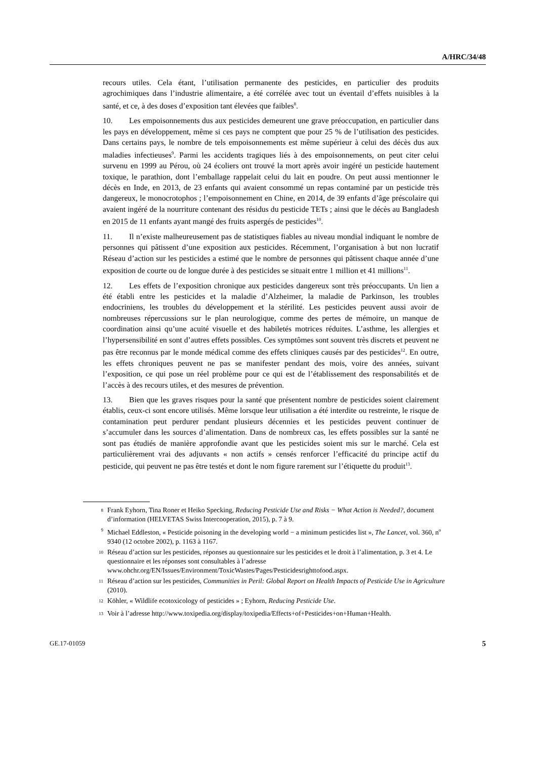A/HRC/34/48
recours utiles. Cela étant, l’utilisation permanente des pesticides, en particulier des produits agrochimiques dans l’industrie alimentaire, a été corrélée avec tout un éventail d’effets nuisibles à la santé, et ce, à des doses d’exposition tant élevées que faibles<sup>8</sup>.
10. Les empoisonnements dus aux pesticides demeurent une grave préoccupation, en particulier dans les pays en développement, même si ces pays ne comptent que pour 25 % de l’utilisation des pesticides. Dans certains pays, le nombre de tels empoisonnements est même supérieur à celui des décès dus aux maladies infectieuses<sup>9</sup>. Parmi les accidents tragiques liés à des empoisonnements, on peut citer celui survenu en 1999 au Pérou, où 24 écoliers ont trouvé la mort après avoir ingéré un pesticide hautement toxique, le parathion, dont l’emballage rappelait celui du lait en poudre. On peut aussi mentionner le décès en Inde, en 2013, de 23 enfants qui avaient consommé un repas contaminé par un pesticide très dangereux, le monocrotophos ; l’empoisonnement en Chine, en 2014, de 39 enfants d’âge préscolaire qui avaient ingéré de la nourriture contenant des résidus du pesticide TETs ; ainsi que le décès au Bangladesh en 2015 de 11 enfants ayant mangé des fruits aspergés de pesticides<sup>10</sup>.
11. Il n’existe malheureusement pas de statistiques fiables au niveau mondial indiquant le nombre de personnes qui pâtissent d’une exposition aux pesticides. Récemment, l’organisation à but non lucratif Réseau d’action sur les pesticides a estimé que le nombre de personnes qui pâtissent chaque année d’une exposition de courte ou de longue durée à des pesticides se situait entre 1 million et 41 millions<sup>11</sup>.
12. Les effets de l’exposition chronique aux pesticides dangereux sont très préoccupants. Un lien a été établi entre les pesticides et la maladie d’Alzheimer, la maladie de Parkinson, les troubles endocriniens, les troubles du développement et la stérilité. Les pesticides peuvent aussi avoir de nombreuses répercussions sur le plan neurologique, comme des pertes de mémoire, un manque de coordination ainsi qu’une acuité visuelle et des habiletés motrices réduites. L’asthme, les allergies et l’hypersensibilité en sont d’autres effets possibles. Ces symptômes sont souvent très discrets et peuvent ne pas être reconnus par le monde médical comme des effets cliniques causés par des pesticides<sup>12</sup>. En outre, les effets chroniques peuvent ne pas se manifester pendant des mois, voire des années, suivant l’exposition, ce qui pose un réel problème pour ce qui est de l’établissement des responsabilités et de l’accès à des recours utiles, et des mesures de prévention.
13. Bien que les graves risques pour la santé que présentent nombre de pesticides soient clairement établis, ceux-ci sont encore utilisés. Même lorsque leur utilisation a été interdite ou restreinte, le risque de contamination peut perdurer pendant plusieurs décennies et les pesticides peuvent continuer de s’accumuler dans les sources d’alimentation. Dans de nombreux cas, les effets possibles sur la santé ne sont pas étudiés de manière approfondie avant que les pesticides soient mis sur le marché. Cela est particulièrement vrai des adjuvants « non actifs » censés renforcer l’efficacité du principe actif du pesticide, qui peuvent ne pas être testés et dont le nom figure rarement sur l’étiquette du produit<sup>13</sup>.
<sup>8</sup> Frank Eyhorn, Tina Roner et Heiko Specking, Reducing Pesticide Use and Risks − What Action is Needed?, document d’information (HELVETAS Swiss Intercooperation, 2015), p. 7 à 9.
<sup>9</sup> Michael Eddleston, « Pesticide poisoning in the developing world − a minimum pesticides list », The Lancet, vol. 360, n<sup>o</sup> 9340 (12 octobre 2002), p. 1163 à 1167.
<sup>10</sup> Réseau d’action sur les pesticides, réponses au questionnaire sur les pesticides et le droit à l’alimentation, p. 3 et 4. Le questionnaire et les réponses sont consultables à l’adresse www.ohchr.org/EN/Issues/Environment/ToxicWastes/Pages/Pesticidesrighttofood.aspx.
<sup>11</sup> Réseau d’action sur les pesticides, Communities in Peril: Global Report on Health Impacts of Pesticide Use in Agriculture (2010).
<sup>12</sup> Köhler, « Wildlife ecotoxicology of pesticides » ; Eyhorn, Reducing Pesticide Use.
<sup>13</sup> Voir à l’adresse http://www.toxipedia.org/display/toxipedia/Effects+of+Pesticides+on+Human+Health.
GE.17-01059 5